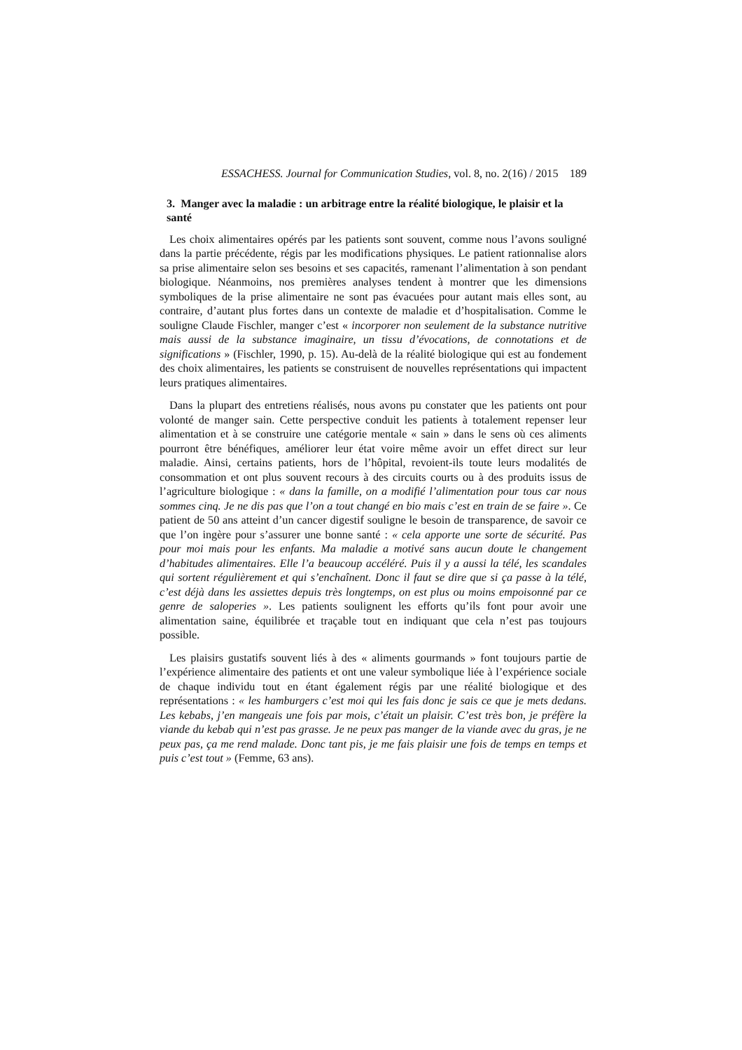ESSACHESS. Journal for Communication Studies, vol. 8, no. 2(16) / 2015 189
3. Manger avec la maladie : un arbitrage entre la réalité biologique, le plaisir et la santé
Les choix alimentaires opérés par les patients sont souvent, comme nous l’avons souligné dans la partie précédente, régis par les modifications physiques. Le patient rationnalise alors sa prise alimentaire selon ses besoins et ses capacités, ramenant l’alimentation à son pendant biologique. Néanmoins, nos premières analyses tendent à montrer que les dimensions symboliques de la prise alimentaire ne sont pas évacuées pour autant mais elles sont, au contraire, d’autant plus fortes dans un contexte de maladie et d’hospitalisation. Comme le souligne Claude Fischler, manger c’est « incorporer non seulement de la substance nutritive mais aussi de la substance imaginaire, un tissu d’évocations, de connotations et de significations » (Fischler, 1990, p. 15). Au-delà de la réalité biologique qui est au fondement des choix alimentaires, les patients se construisent de nouvelles représentations qui impactent leurs pratiques alimentaires.
Dans la plupart des entretiens réalisés, nous avons pu constater que les patients ont pour volonté de manger sain. Cette perspective conduit les patients à totalement repenser leur alimentation et à se construire une catégorie mentale « sain » dans le sens où ces aliments pourront être bénéfiques, améliorer leur état voire même avoir un effet direct sur leur maladie. Ainsi, certains patients, hors de l’hôpital, revoient-ils toute leurs modalités de consommation et ont plus souvent recours à des circuits courts ou à des produits issus de l’agriculture biologique : « dans la famille, on a modifié l’alimentation pour tous car nous sommes cinq. Je ne dis pas que l’on a tout changé en bio mais c’est en train de se faire ». Ce patient de 50 ans atteint d’un cancer digestif souligne le besoin de transparence, de savoir ce que l’on ingère pour s’assurer une bonne santé : « cela apporte une sorte de sécurité. Pas pour moi mais pour les enfants. Ma maladie a motivé sans aucun doute le changement d’habitudes alimentaires. Elle l’a beaucoup accéléré. Puis il y a aussi la télé, les scandales qui sortent régulièrement et qui s’enchaînent. Donc il faut se dire que si ça passe à la télé, c’est déjà dans les assiettes depuis très longtemps, on est plus ou moins empoisonné par ce genre de saloperies ». Les patients soulignent les efforts qu’ils font pour avoir une alimentation saine, équilibrée et traçable tout en indiquant que cela n’est pas toujours possible.
Les plaisirs gustatifs souvent liés à des « aliments gourmands » font toujours partie de l’expérience alimentaire des patients et ont une valeur symbolique liée à l’expérience sociale de chaque individu tout en étant également régis par une réalité biologique et des représentations : « les hamburgers c’est moi qui les fais donc je sais ce que je mets dedans. Les kebabs, j’en mangeais une fois par mois, c’était un plaisir. C’est très bon, je préfère la viande du kebab qui n’est pas grasse. Je ne peux pas manger de la viande avec du gras, je ne peux pas, ça me rend malade. Donc tant pis, je me fais plaisir une fois de temps en temps et puis c’est tout » (Femme, 63 ans).